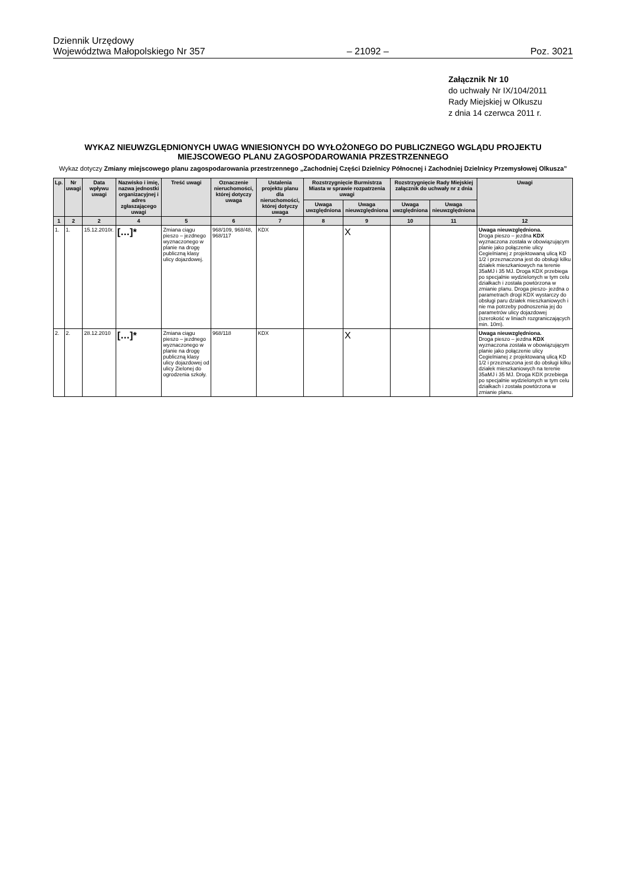Dziennik Urzędowy
Województwa Małopolskiego Nr 357
– 21092 –
Poz. 3021
Załącznik Nr 10
do uchwały Nr IX/104/2011
Rady Miejskiej w Olkuszu
z dnia 14 czerwca 2011 r.
WYKAZ NIEUWZGLĘDNIONYCH UWAG WNIESIONYCH DO WYŁOŻONEGO DO PUBLICZNEGO WGLĄDU PROJEKTU MIEJSCOWEGO PLANU ZAGOSPODAROWANIA PRZESTRZENNEGO
Wykaz dotyczy Zmiany miejscowego planu zagospodarowania przestrzennego „Zachodniej Części Dzielnicy Północnej i Zachodniej Dzielnicy Przemysłowej Olkusza”
| Lp. | Nr uwagi | Data wpływu uwagi | Nazwisko i imię, nazwa jednostki organizacyjnej i adres zgłaszającego uwagi | Treść uwagi | Oznaczenie nieruchomości, której dotyczy uwaga | Ustalenia projektu planu dla nieruchomości, której dotyczy uwaga | Rozstrzygnięcie Burmistrza Miasta w sprawie rozpatrzenia uwagi | | Rozstrzygnięcie Rady Miejskiej załącznik do uchwały nr z dnia | | Uwagi |
| --- | --- | --- | --- | --- | --- | --- | --- | --- | --- | --- | --- |
| | | | | | | | Uwaga uwzględniona | Uwaga nieuwzględniona | Uwaga uwzględniona | Uwaga nieuwzględniona | |
| 1 | 2 | 2 | 4 | 5 | 6 | 7 | 8 | 9 | 10 | 11 | 12 |
| 1. | 1. | 15.12.2010r. | […]* | Zmiana ciągu pieszo – jezdnego wyznaczonego w planie na drogę publiczną klasy ulicy dojazdowej. | 968/109, 968/48, 968/117 | KDX | | X | | | Uwaga nieuwzględniona. Droga pieszo – jezdna KDX wyznaczona została w obowiązującym planie jako połączenie ulicy Cegielnianej z projektowaną ulicą KD 1/2 i przeznaczona jest do obsługi kilku działek mieszkaniowych na terenie 35aMJ i 35 MJ. Droga KDX przebiega po specjalnie wydzielonych w tym celu działkach i została powtórzona w zmianie planu. Droga pieszo- jezdna o parametrach drogi KDX wystarczy do obsługi paru działek mieszkaniowych i nie ma potrzeby podnoszenia jej do parametrów ulicy dojazdowej (szerokość w liniach rozgraniczających min. 10m). |
| 2. | 2. | 28.12.2010 | […]* | Zmiana ciągu pieszo – jezdnego wyznaczonego w planie na drogę publiczną klasy ulicy dojazdowej od ulicy Zielonej do ogrodzenia szkoły. | 968/118 | KDX | | X | | | Uwaga nieuwzględniona. Droga pieszo – jezdna KDX wyznaczona została w obowiązującym planie jako połączenie ulicy Cegielnianej z projektowaną ulicą KD 1/2 i przeznaczona jest do obsługi kilku działek mieszkaniowych na terenie 35aMJ i 35 MJ. Droga KDX przebiega po specjalnie wydzielonych w tym celu działkach i została powtórzona w zmianie planu. |